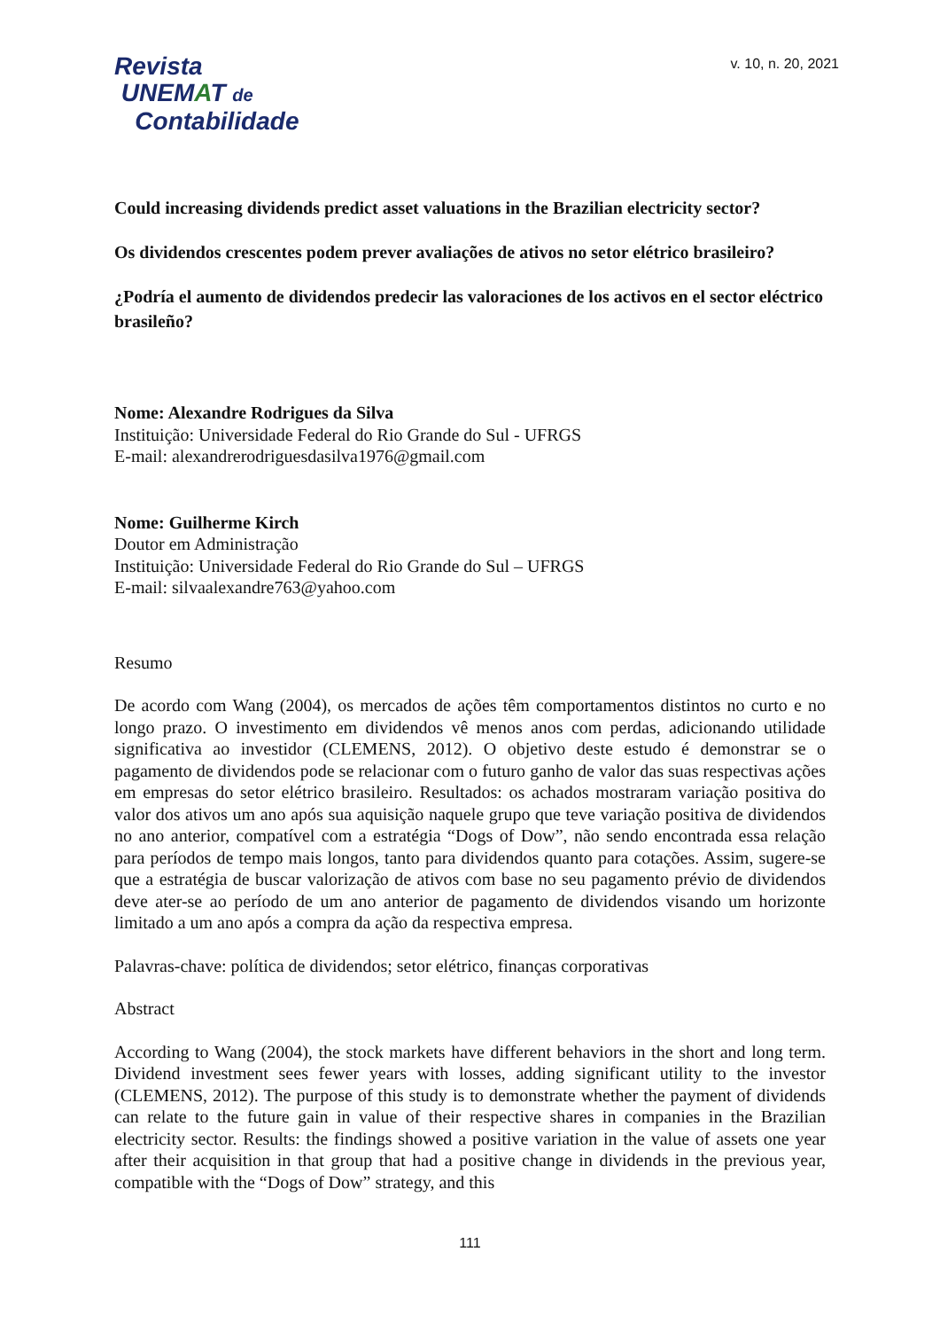Revista
UNEMAT de
Contabilidade
v. 10, n. 20, 2021
Could increasing dividends predict asset valuations in the Brazilian electricity sector?
Os dividendos crescentes podem prever avaliações de ativos no setor elétrico brasileiro?
¿Podría el aumento de dividendos predecir las valoraciones de los activos en el sector eléctrico brasileño?
Nome: Alexandre Rodrigues da Silva
Instituição: Universidade Federal do Rio Grande do Sul - UFRGS
E-mail: alexandrerodriguesdasilva1976@gmail.com
Nome: Guilherme Kirch
Doutor em Administração
Instituição: Universidade Federal do Rio Grande do Sul – UFRGS
E-mail: silvaalexandre763@yahoo.com
Resumo
De acordo com Wang (2004), os mercados de ações têm comportamentos distintos no curto e no longo prazo. O investimento em dividendos vê menos anos com perdas, adicionando utilidade significativa ao investidor (CLEMENS, 2012). O objetivo deste estudo é demonstrar se o pagamento de dividendos pode se relacionar com o futuro ganho de valor das suas respectivas ações em empresas do setor elétrico brasileiro. Resultados: os achados mostraram variação positiva do valor dos ativos um ano após sua aquisição naquele grupo que teve variação positiva de dividendos no ano anterior, compatível com a estratégia “Dogs of Dow”, não sendo encontrada essa relação para períodos de tempo mais longos, tanto para dividendos quanto para cotações. Assim, sugere-se que a estratégia de buscar valorização de ativos com base no seu pagamento prévio de dividendos deve ater-se ao período de um ano anterior de pagamento de dividendos visando um horizonte limitado a um ano após a compra da ação da respectiva empresa.
Palavras-chave: política de dividendos; setor elétrico, finanças corporativas
Abstract
According to Wang (2004), the stock markets have different behaviors in the short and long term. Dividend investment sees fewer years with losses, adding significant utility to the investor (CLEMENS, 2012). The purpose of this study is to demonstrate whether the payment of dividends can relate to the future gain in value of their respective shares in companies in the Brazilian electricity sector. Results: the findings showed a positive variation in the value of assets one year after their acquisition in that group that had a positive change in dividends in the previous year, compatible with the “Dogs of Dow” strategy, and this
111